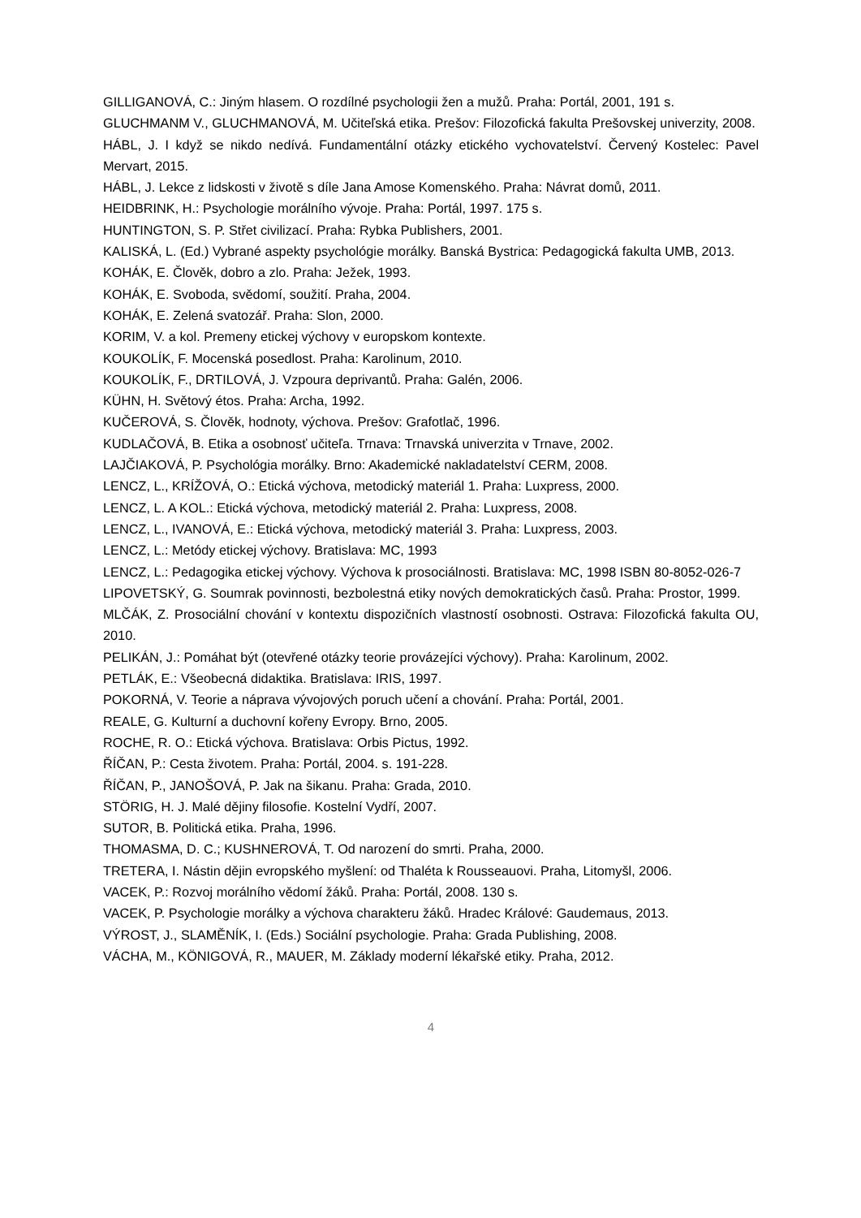GILLIGANOVÁ, C.: Jiným hlasem. O rozdílné psychologii žen a mužů. Praha: Portál, 2001, 191 s.
GLUCHMANM V., GLUCHMANOVÁ, M. Učiteľská etika. Prešov: Filozofická fakulta Prešovskej univerzity, 2008.
HÁBL, J. I když se nikdo nedívá. Fundamentální otázky etického vychovatelství. Červený Kostelec: Pavel Mervart, 2015.
HÁBL, J. Lekce z lidskosti v životě s díle Jana Amose Komenského. Praha: Návrat domů, 2011.
HEIDBRINK, H.: Psychologie morálního vývoje. Praha: Portál, 1997. 175 s.
HUNTINGTON, S. P. Střet civilizací. Praha: Rybka Publishers, 2001.
KALISKÁ, L. (Ed.) Vybrané aspekty psychológie morálky. Banská Bystrica: Pedagogická fakulta UMB, 2013.
KOHÁK, E. Člověk, dobro a zlo. Praha: Ježek, 1993.
KOHÁK, E. Svoboda, svědomí, soužití. Praha, 2004.
KOHÁK, E. Zelená svatozář. Praha: Slon, 2000.
KORIM, V. a kol. Premeny etickej výchovy v europskom kontexte.
KOUKOLÍK, F. Mocenská posedlost. Praha: Karolinum, 2010.
KOUKOLÍK, F., DRTILOVÁ, J. Vzpoura deprivantů. Praha: Galén, 2006.
KÜHN, H. Světový étos. Praha: Archa, 1992.
KUČEROVÁ, S. Člověk, hodnoty, výchova. Prešov: Grafotlač, 1996.
KUDLAČOVÁ, B. Etika a osobnosť učiteľa. Trnava: Trnavská univerzita v Trnave, 2002.
LAJČIAKOVÁ, P. Psychológia morálky. Brno: Akademické nakladatelství CERM, 2008.
LENCZ, L., KRÍŽOVÁ, O.: Etická výchova, metodický materiál 1. Praha: Luxpress, 2000.
LENCZ, L. A KOL.: Etická výchova, metodický materiál 2. Praha: Luxpress, 2008.
LENCZ, L., IVANOVÁ, E.: Etická výchova, metodický materiál 3. Praha: Luxpress, 2003.
LENCZ, L.: Metódy etickej výchovy. Bratislava: MC, 1993
LENCZ, L.: Pedagogika etickej výchovy. Výchova k prosociálnosti. Bratislava: MC, 1998 ISBN 80-8052-026-7
LIPOVETSKÝ, G. Soumrak povinnosti, bezbolestná etiky nových demokratických časů. Praha: Prostor, 1999.
MLČÁK, Z. Prosociální chování v kontextu dispozičních vlastností osobnosti. Ostrava: Filozofická fakulta OU, 2010.
PELIKÁN, J.: Pomáhat být (otevřené otázky teorie provázejíci výchovy). Praha: Karolinum, 2002.
PETLÁK, E.: Všeobecná didaktika. Bratislava: IRIS, 1997.
POKORNÁ, V. Teorie a náprava vývojových poruch učení a chování. Praha: Portál, 2001.
REALE, G. Kulturní a duchovní kořeny Evropy. Brno, 2005.
ROCHE, R. O.: Etická výchova. Bratislava: Orbis Pictus, 1992.
ŘÍČAN, P.: Cesta životem. Praha: Portál, 2004. s. 191-228.
ŘÍČAN, P., JANOŠOVÁ, P. Jak na šikanu. Praha: Grada, 2010.
STÖRIG, H. J. Malé dějiny filosofie. Kostelní Vydří, 2007.
SUTOR, B. Politická etika. Praha, 1996.
THOMASMA, D. C.; KUSHNEROVÁ, T. Od narození do smrti. Praha, 2000.
TRETERA, I. Nástin dějin evropského myšlení: od Thaléta k Rousseauovi. Praha, Litomyšl, 2006.
VACEK, P.: Rozvoj morálního vědomí žáků. Praha: Portál, 2008. 130 s.
VACEK, P. Psychologie morálky a výchova charakteru žáků. Hradec Králové: Gaudemaus, 2013.
VÝROST, J., SLAMĚNÍK, I. (Eds.) Sociální psychologie. Praha: Grada Publishing, 2008.
VÁCHA, M., KÖNIGOVÁ, R., MAUER, M. Základy moderní lékařské etiky. Praha, 2012.
4